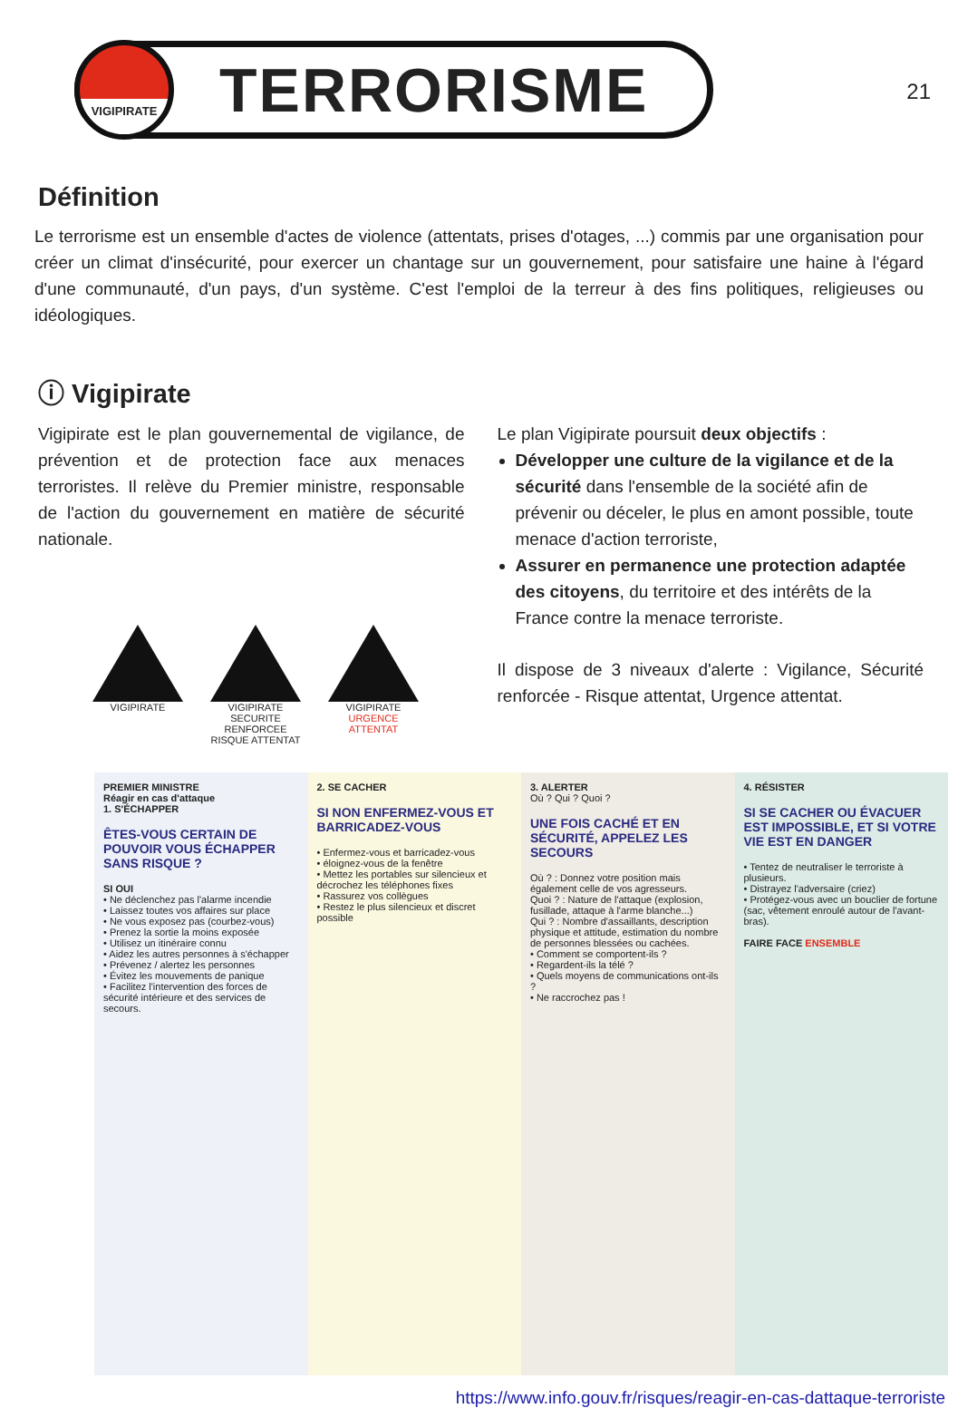21
VIGIPIRATE
TERRORISME
Définition
Le terrorisme est un ensemble d'actes de violence (attentats, prises d'otages, ...) commis par une organisation pour créer un climat d'insécurité, pour exercer un chantage sur un gouvernement, pour satisfaire une haine à l'égard d'une communauté, d'un pays, d'un système. C'est l'emploi de la terreur à des fins politiques, religieuses ou idéologiques.
ⓘ Vigipirate
Vigipirate est le plan gouvernemental de vigilance, de prévention et de protection face aux menaces terroristes. Il relève du Premier ministre, responsable de l'action du gouvernement en matière de sécurité nationale.
VIGIPIRATE VIGIPIRATE SECURITE RENFORCEE RISQUE ATTENTAT
VIGIPIRATE URGENCE ATTENTAT
Le plan Vigipirate poursuit deux objectifs :
Développer une culture de la vigilance et de la sécurité dans l'ensemble de la société afin de prévenir ou déceler, le plus en amont possible, toute menace d'action terroriste,
Assurer en permanence une protection adaptée des citoyens, du territoire et des intérêts de la France contre la menace terroriste.
Il dispose de 3 niveaux d'alerte : Vigilance, Sécurité renforcée - Risque attentat, Urgence attentat.
PREMIER MINISTRE
Réagir en cas d'attaque
1. S'ÉCHAPPER
ÊTES-VOUS CERTAIN DE POUVOIR VOUS ÉCHAPPER SANS RISQUE ?
SI OUI
• Ne déclenchez pas l'alarme incendie
• Laissez toutes vos affaires sur place
• Ne vous exposez pas (courbez-vous)
• Prenez la sortie la moins exposée
• Utilisez un itinéraire connu
• Aidez les autres personnes à s'échapper
• Prévenez / alertez les personnes
• Évitez les mouvements de panique
• Facilitez l'intervention des forces de sécurité intérieure et des services de secours.
2. SE CACHER
SI NON ENFERMEZ-VOUS ET BARRICADEZ-VOUS
• Enfermez-vous et barricadez-vous
• éloignez-vous de la fenêtre
• Mettez les portables sur silencieux et décrochez les téléphones fixes
• Rassurez vos collègues
• Restez le plus silencieux et discret possible
3. ALERTER
Où ? Qui ? Quoi ?
UNE FOIS CACHÉ ET EN SÉCURITÉ, APPELEZ LES SECOURS
Où ? : Donnez votre position mais également celle de vos agresseurs.
Quoi ? : Nature de l'attaque (explosion, fusillade, attaque à l'arme blanche...)
Qui ? : Nombre d'assaillants, description physique et attitude, estimation du nombre de personnes blessées ou cachées.
• Comment se comportent-ils ?
• Regardent-ils la télé ?
• Quels moyens de communications ont-ils ?
• Ne raccrochez pas !
4. RÉSISTER
SI SE CACHER OU ÉVACUER EST IMPOSSIBLE, ET SI VOTRE VIE EST EN DANGER
• Tentez de neutraliser le terroriste à plusieurs.
• Distrayez l'adversaire (criez)
• Protégez-vous avec un bouclier de fortune (sac, vêtement enroulé autour de l'avant-bras).
FAIRE FACE ENSEMBLE
https://www.info.gouv.fr/risques/reagir-en-cas-dattaque-terroriste